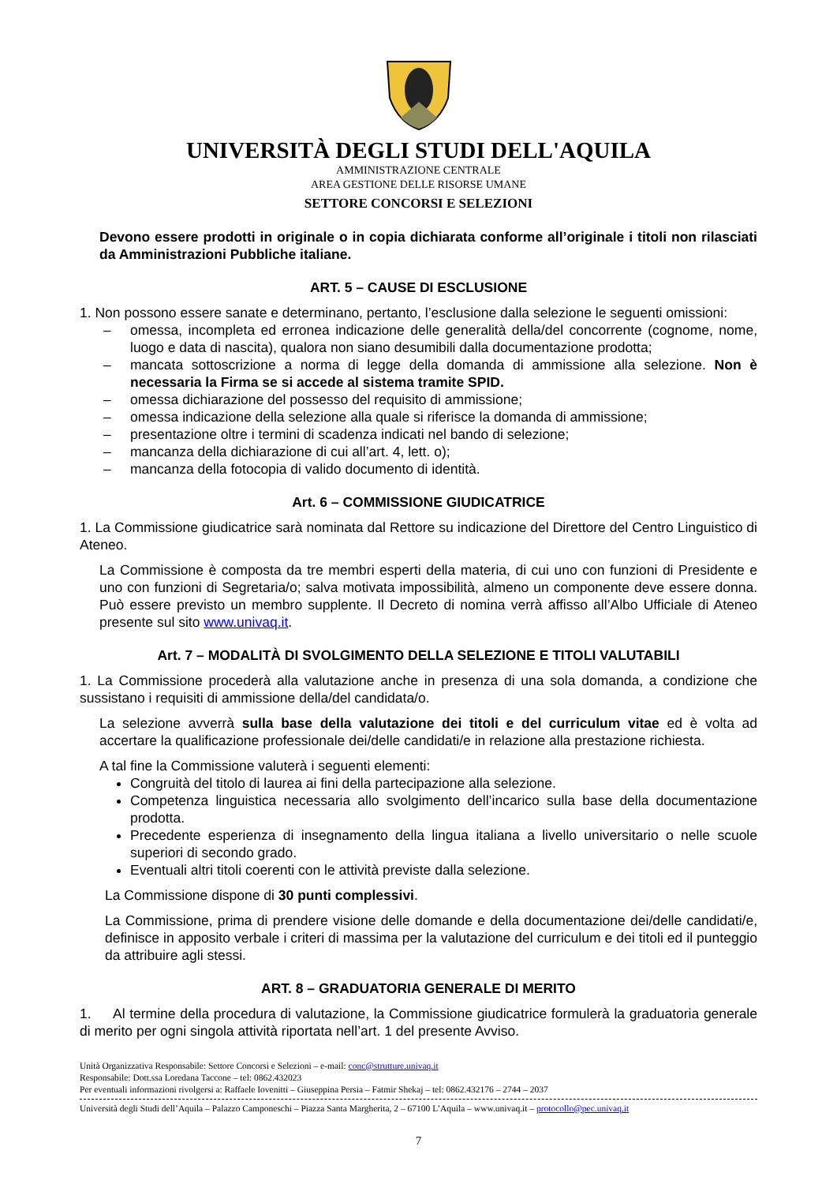UNIVERSITÀ DEGLI STUDI DELL'AQUILA
AMMINISTRAZIONE CENTRALE
AREA GESTIONE DELLE RISORSE UMANE
SETTORE CONCORSI E SELEZIONI
Devono essere prodotti in originale o in copia dichiarata conforme all’originale i titoli non rilasciati da Amministrazioni Pubbliche italiane.
ART. 5 – CAUSE DI ESCLUSIONE
1. Non possono essere sanate e determinano, pertanto, l’esclusione dalla selezione le seguenti omissioni:
– omessa, incompleta ed erronea indicazione delle generalità della/del concorrente (cognome, nome, luogo e data di nascita), qualora non siano desumibili dalla documentazione prodotta;
– mancata sottoscrizione a norma di legge della domanda di ammissione alla selezione. Non è necessaria la Firma se si accede al sistema tramite SPID.
– omessa dichiarazione del possesso del requisito di ammissione;
– omessa indicazione della selezione alla quale si riferisce la domanda di ammissione;
– presentazione oltre i termini di scadenza indicati nel bando di selezione;
– mancanza della dichiarazione di cui all’art. 4, lett. o);
– mancanza della fotocopia di valido documento di identità.
Art. 6 – COMMISSIONE GIUDICATRICE
1. La Commissione giudicatrice sarà nominata dal Rettore su indicazione del Direttore del Centro Linguistico di Ateneo.
La Commissione è composta da tre membri esperti della materia, di cui uno con funzioni di Presidente e uno con funzioni di Segretaria/o; salva motivata impossibilità, almeno un componente deve essere donna. Può essere previsto un membro supplente. Il Decreto di nomina verrà affisso all’Albo Ufficiale di Ateneo presente sul sito www.univaq.it.
Art. 7 – MODALITÀ DI SVOLGIMENTO DELLA SELEZIONE E TITOLI VALUTABILI
1. La Commissione procederà alla valutazione anche in presenza di una sola domanda, a condizione che sussistano i requisiti di ammissione della/del candidata/o.
La selezione avverrà sulla base della valutazione dei titoli e del curriculum vitae ed è volta ad accertare la qualificazione professionale dei/delle candidati/e in relazione alla prestazione richiesta.
A tal fine la Commissione valuterà i seguenti elementi:
Congruità del titolo di laurea ai fini della partecipazione alla selezione.
Competenza linguistica necessaria allo svolgimento dell’incarico sulla base della documentazione prodotta.
Precedente esperienza di insegnamento della lingua italiana a livello universitario o nelle scuole superiori di secondo grado.
Eventuali altri titoli coerenti con le attività previste dalla selezione.
La Commissione dispone di 30 punti complessivi.
La Commissione, prima di prendere visione delle domande e della documentazione dei/delle candidati/e, definisce in apposito verbale i criteri di massima per la valutazione del curriculum e dei titoli ed il punteggio da attribuire agli stessi.
ART. 8 – GRADUATORIA GENERALE DI MERITO
1. Al termine della procedura di valutazione, la Commissione giudicatrice formulerà la graduatoria generale di merito per ogni singola attività riportata nell’art. 1 del presente Avviso.
Unità Organizzativa Responsabile: Settore Concorsi e Selezioni – e-mail: conc@strutture.univaq.it
Responsabile: Dott.ssa Loredana Taccone – tel: 0862.432023
Per eventuali informazioni rivolgersi a: Raffaele Iovenitti – Giuseppina Persia – Fatmir Shekaj – tel: 0862.432176 – 2744 – 2037
Università degli Studi dell’Aquila – Palazzo Camponeschi – Piazza Santa Margherita, 2 – 67100 L’Aquila – www.univaq.it – protocollo@pec.univaq.it
7